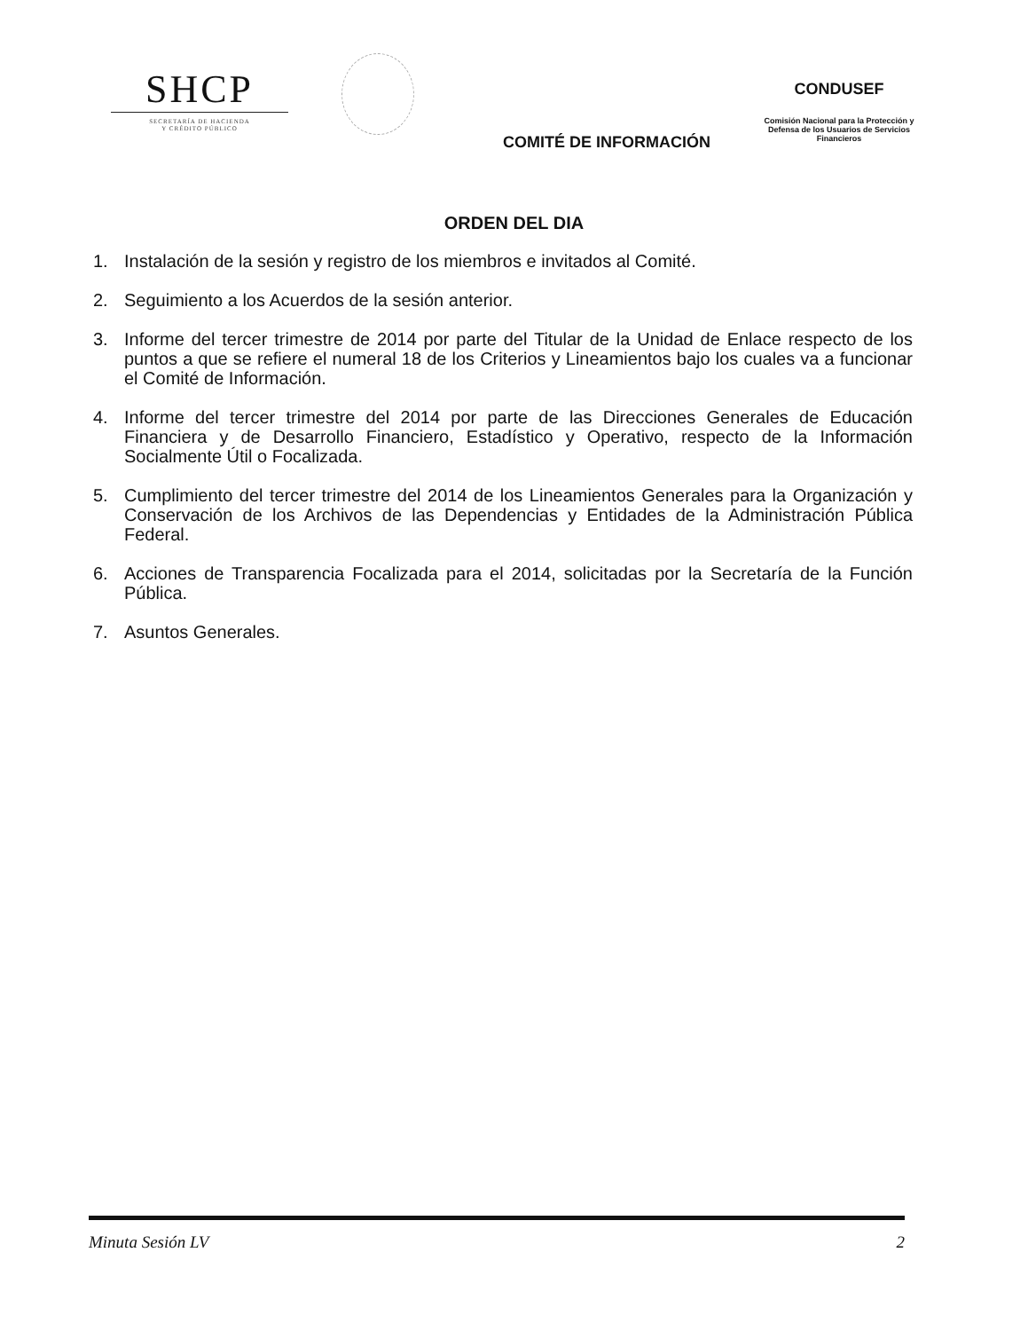SHCP
SECRETARÍA DE HACIENDA
Y CRÉDITO PÚBLICO
COMITÉ DE INFORMACIÓN
CONDUSEF
Comisión Nacional para la Protección y Defensa de los Usuarios de Servicios Financieros
ORDEN DEL DIA
1. Instalación de la sesión y registro de los miembros e invitados al Comité.
2. Seguimiento a los Acuerdos de la sesión anterior.
3. Informe del tercer trimestre de 2014 por parte del Titular de la Unidad de Enlace respecto de los puntos a que se refiere el numeral 18 de los Criterios y Lineamientos bajo los cuales va a funcionar el Comité de Información.
4. Informe del tercer trimestre del 2014 por parte de las Direcciones Generales de Educación Financiera y de Desarrollo Financiero, Estadístico y Operativo, respecto de la Información Socialmente Útil o Focalizada.
5. Cumplimiento del tercer trimestre del 2014 de los Lineamientos Generales para la Organización y Conservación de los Archivos de las Dependencias y Entidades de la Administración Pública Federal.
6. Acciones de Transparencia Focalizada para el 2014, solicitadas por la Secretaría de la Función Pública.
7. Asuntos Generales.
Minuta Sesión LV 2